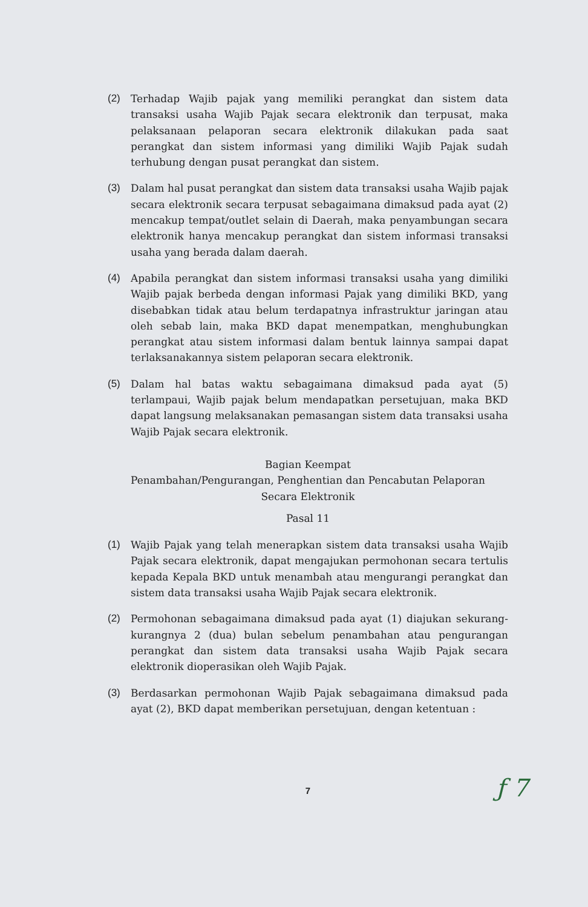(2) Terhadap Wajib pajak yang memiliki perangkat dan sistem data transaksi usaha Wajib Pajak secara elektronik dan terpusat, maka pelaksanaan pelaporan secara elektronik dilakukan pada saat perangkat dan sistem informasi yang dimiliki Wajib Pajak sudah terhubung dengan pusat perangkat dan sistem.
(3) Dalam hal pusat perangkat dan sistem data transaksi usaha Wajib pajak secara elektronik secara terpusat sebagaimana dimaksud pada ayat (2) mencakup tempat/outlet selain di Daerah, maka penyambungan secara elektronik hanya mencakup perangkat dan sistem informasi transaksi usaha yang berada dalam daerah.
(4) Apabila perangkat dan sistem informasi transaksi usaha yang dimiliki Wajib pajak berbeda dengan informasi Pajak yang dimiliki BKD, yang disebabkan tidak atau belum terdapatnya infrastruktur jaringan atau oleh sebab lain, maka BKD dapat menempatkan, menghubungkan perangkat atau sistem informasi dalam bentuk lainnya sampai dapat terlaksanakannya sistem pelaporan secara elektronik.
(5) Dalam hal batas waktu sebagaimana dimaksud pada ayat (5) terlampaui, Wajib pajak belum mendapatkan persetujuan, maka BKD dapat langsung melaksanakan pemasangan sistem data transaksi usaha Wajib Pajak secara elektronik.
Bagian Keempat
Penambahan/Pengurangan, Penghentian dan Pencabutan Pelaporan
Secara Elektronik
Pasal 11
(1) Wajib Pajak yang telah menerapkan sistem data transaksi usaha Wajib Pajak secara elektronik, dapat mengajukan permohonan secara tertulis kepada Kepala BKD untuk menambah atau mengurangi perangkat dan sistem data transaksi usaha Wajib Pajak secara elektronik.
(2) Permohonan sebagaimana dimaksud pada ayat (1) diajukan sekurang-kurangnya 2 (dua) bulan sebelum penambahan atau pengurangan perangkat dan sistem data transaksi usaha Wajib Pajak secara elektronik dioperasikan oleh Wajib Pajak.
(3) Berdasarkan permohonan Wajib Pajak sebagaimana dimaksud pada ayat (2), BKD dapat memberikan persetujuan, dengan ketentuan :
ƒ 7
7